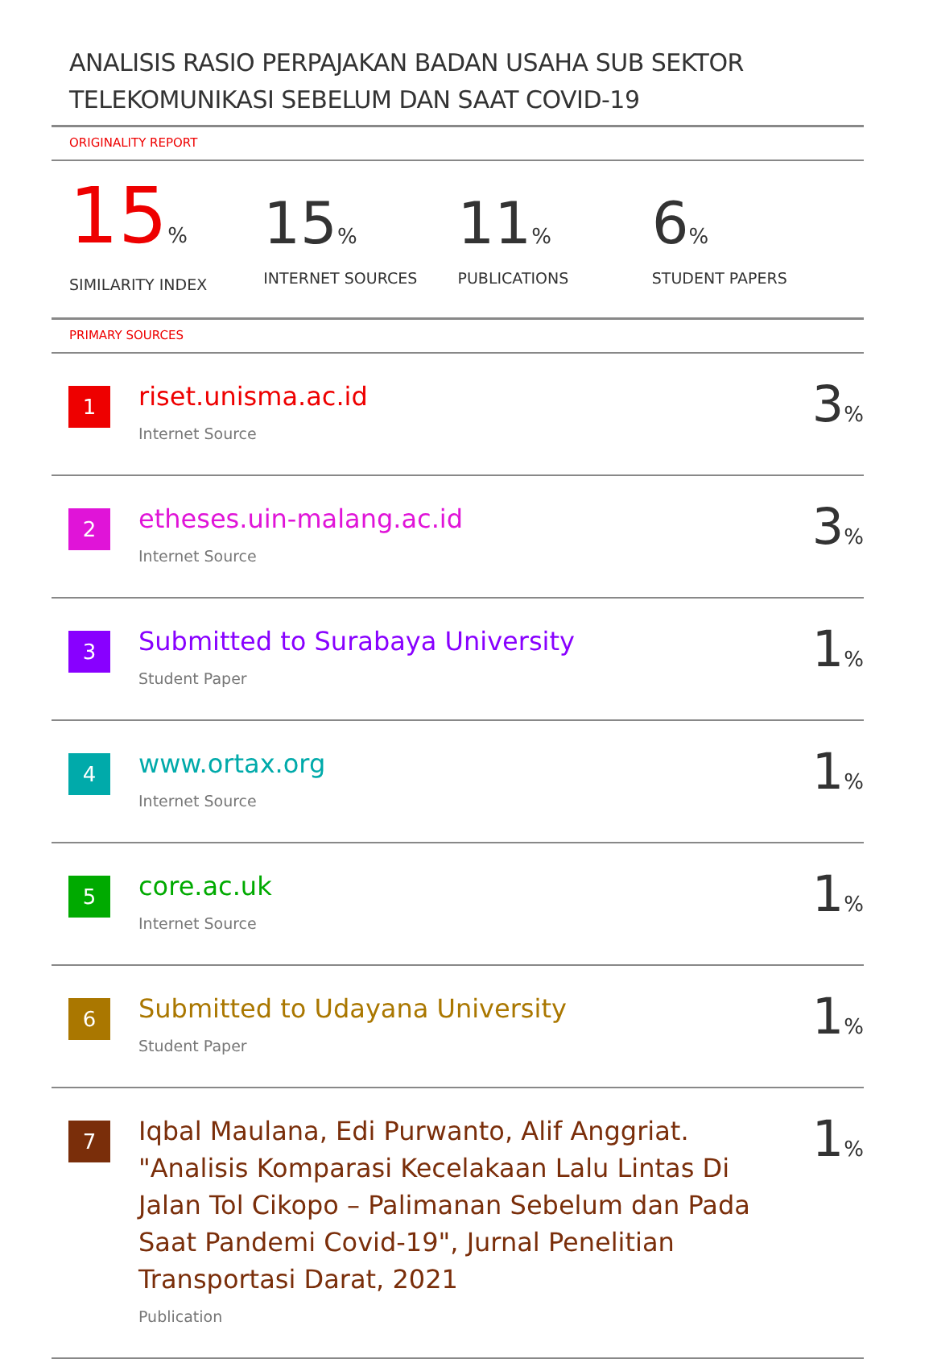ANALISIS RASIO PERPAJAKAN BADAN USAHA SUB SEKTOR TELEKOMUNIKASI SEBELUM DAN SAAT COVID-19
ORIGINALITY REPORT
15%
SIMILARITY INDEX
15%
INTERNET SOURCES
11%
PUBLICATIONS
6%
STUDENT PAPERS
PRIMARY SOURCES
| 1 | riset.unisma.ac.id Internet Source | 3 % |
| 2 | etheses.uin-malang.ac.id Internet Source | 3 % |
| 3 | Submitted to Surabaya University Student Paper | 1 % |
| 4 | www.ortax.org Internet Source | 1 % |
| 5 | core.ac.uk Internet Source | 1 % |
| 6 | Submitted to Udayana University Student Paper | 1 % |
| 7 | Iqbal Maulana, Edi Purwanto, Alif Anggriat. "Analisis Komparasi Kecelakaan Lalu Lintas Di Jalan Tol Cikopo – Palimanan Sebelum dan Pada Saat Pandemi Covid-19", Jurnal Penelitian Transportasi Darat, 2021 Publication | 1 % |